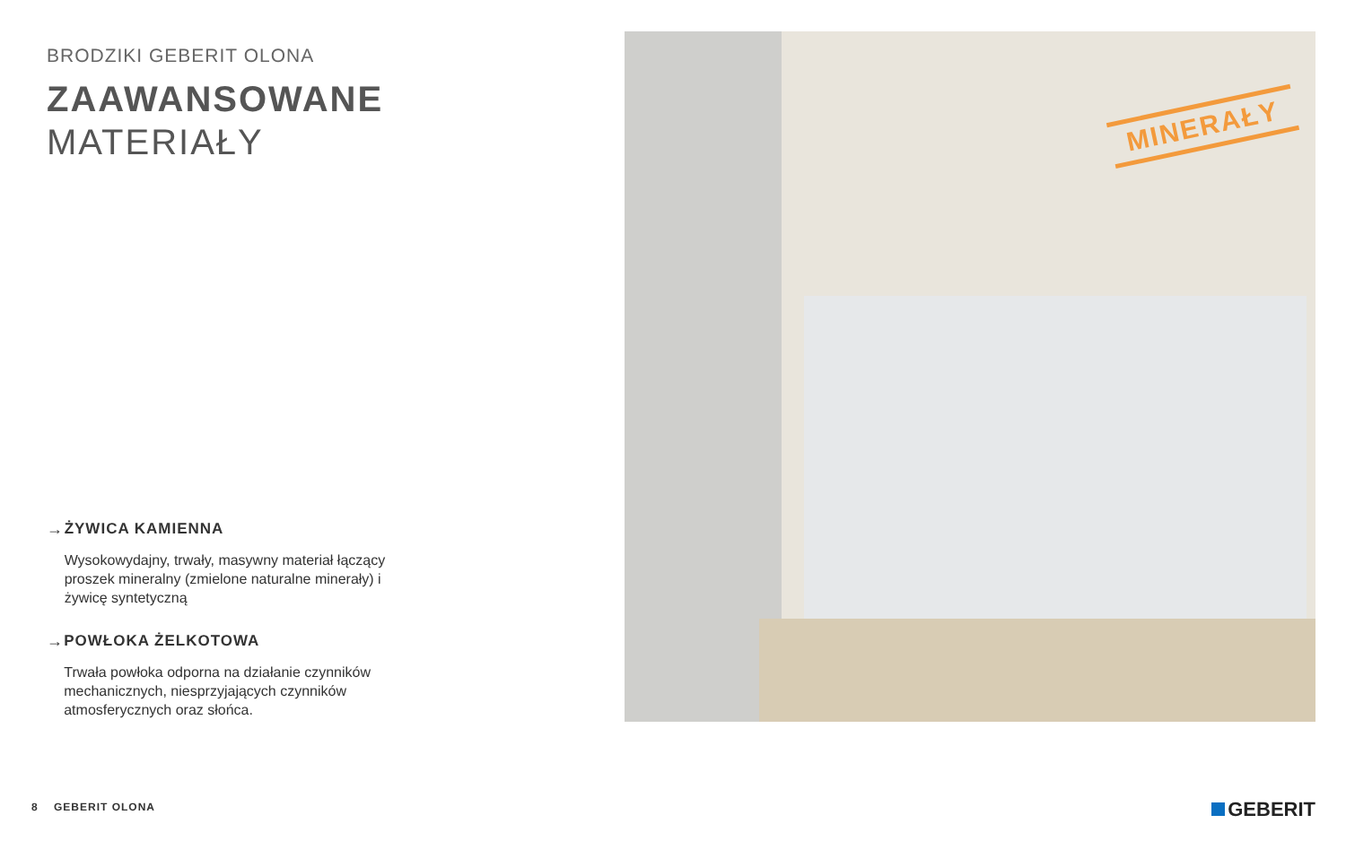BRODZIKI GEBERIT OLONA
ZAAWANSOWANE
MATERIAŁY
→ ŻYWICA KAMIENNA
Wysokowydajny, trwały, masywny materiał łączący proszek mineralny (zmielone naturalne minerały) i żywicę syntetyczną
→ POWŁOKA ŻELKOTOWA
Trwała powłoka odporna na działanie czynników mechanicznych, niesprzyjających czynników atmosferycznych oraz słońca.
MINERAŁY
8 GEBERIT OLONA GEBERIT